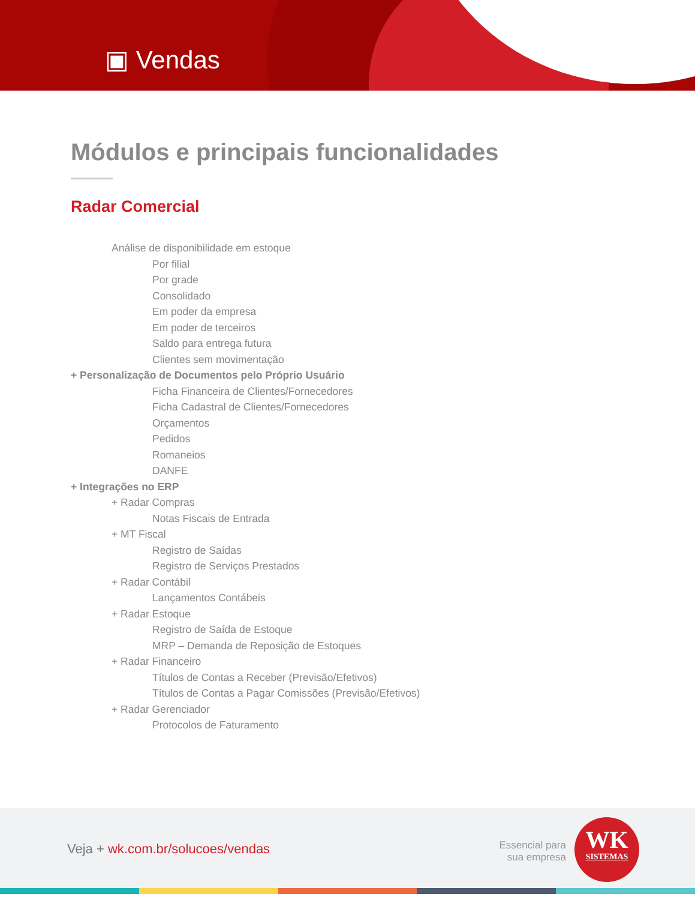▣ Vendas
Módulos e principais funcionalidades
Radar Comercial
Análise de disponibilidade em estoque
Por filial
Por grade
Consolidado
Em poder da empresa
Em poder de terceiros
Saldo para entrega futura
Clientes sem movimentação
+ Personalização de Documentos pelo Próprio Usuário
Ficha Financeira de Clientes/Fornecedores
Ficha Cadastral de Clientes/Fornecedores
Orçamentos
Pedidos
Romaneios
DANFE
+ Integrações no ERP
+ Radar Compras
Notas Fiscais de Entrada
+ MT Fiscal
Registro de Saídas
Registro de Serviços Prestados
+ Radar Contábil
Lançamentos Contábeis
+ Radar Estoque
Registro de Saída de Estoque
MRP – Demanda de Reposição de Estoques
+ Radar Financeiro
Títulos de Contas a Receber (Previsão/Efetivos)
Títulos de Contas a Pagar Comissões (Previsão/Efetivos)
+ Radar Gerenciador
Protocolos de Faturamento
Veja + wk.com.br/solucoes/vendas
Essencial para
sua empresa
WK
SISTEMAS